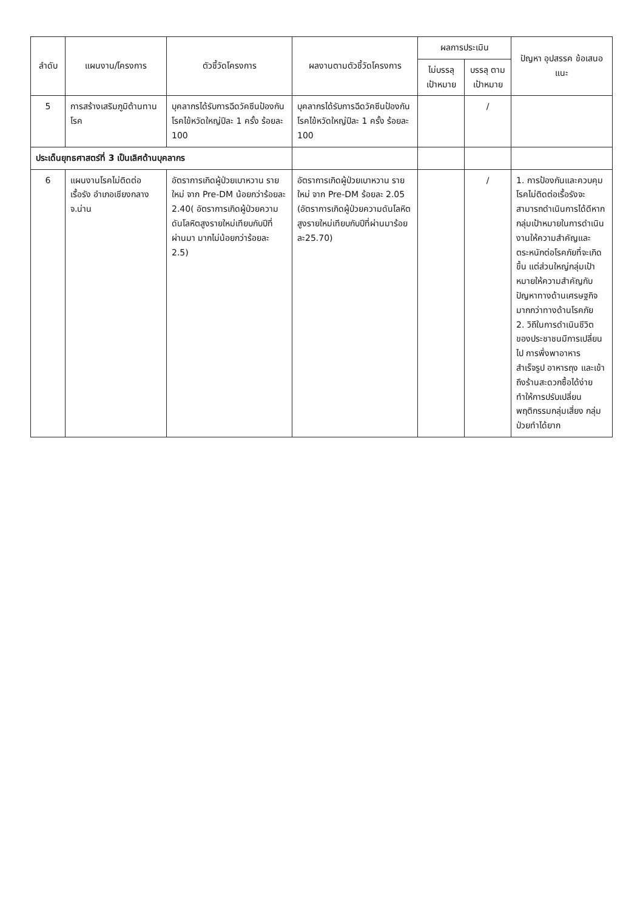| ลำดับ | แผนงาน/โครงการ | ตัวชี้วัดโครงการ | ผลงานตามตัวชี้วัดโครงการ | ผลการประเมิน | | ปัญหา อุปสรรค ข้อเสนอแนะ |
| --- | --- | --- | --- | --- | --- | --- |
| | | | | ไม่บรรลุ เป้าหมาย | บรรลุ ตาม เป้าหมาย | |
| 5 | การสร้างเสริมภูมิต้านทานโรค | บุคลากรได้รับการฉีดวัคซีนป้องกันโรคไข้หวัดใหญ่ปีละ 1 ครั้ง ร้อยละ 100 | บุคลากรได้รับการฉีดวัคซีนป้องกันโรคไข้หวัดใหญ่ปีละ 1 ครั้ง ร้อยละ 100 | | / | |
| ประเด็นยุทธศาสตร์ที่ 3 เป็นเลิศด้านบุคลากร | | | | | | |
| 6 | แผนงานโรคไม่ติดต่อ เรื้อรัง อำเภอเชียงกลาง จ.น่าน | อัตราการเกิดผู้ป่วยเบาหวาน รายใหม่ จาก Pre-DM น้อยกว่าร้อยละ 2.40( อัตราการเกิดผู้ป่วยความดันโลหิตสูงรายใหม่เทียบกับปีที่ผ่านมา มากไม่น้อยกว่าร้อยละ 2.5) | อัตราการเกิดผู้ป่วยเบาหวาน รายใหม่ จาก Pre-DM ร้อยละ 2.05 (อัตราการเกิดผู้ป่วยความดันโลหิตสูงรายใหม่เทียบกับปีที่ผ่านมาร้อยละ25.70) | | / | 1. การป้องกันและควบคุมโรคไม่ติดต่อเรื้อรังจะสามารถดำเนินการได้ดีหากกลุ่มเป้าหมายในการดำเนินงานให้ความสำคัญและตระหนักต่อโรคภัยที่จะเกิดขึ้น แต่ส่วนใหญ่กลุ่มเป้าหมายให้ความสำคัญกับปัญหาทางด้านเศรษฐกิจ มากกว่าทางด้านโรคภัย 2. วิถีในการดำเนินชีวิตของประชาชนมีการเปลี่ยนไป การพึ่งพาอาหารสำเร็จรูป อาหารถุง และเข้าถึงร้านสะดวกซื้อได้ง่ายทำให้การปรับเปลี่ยนพฤติกรรมกลุ่มเสี่ยง กลุ่มป่วยทำได้ยาก |